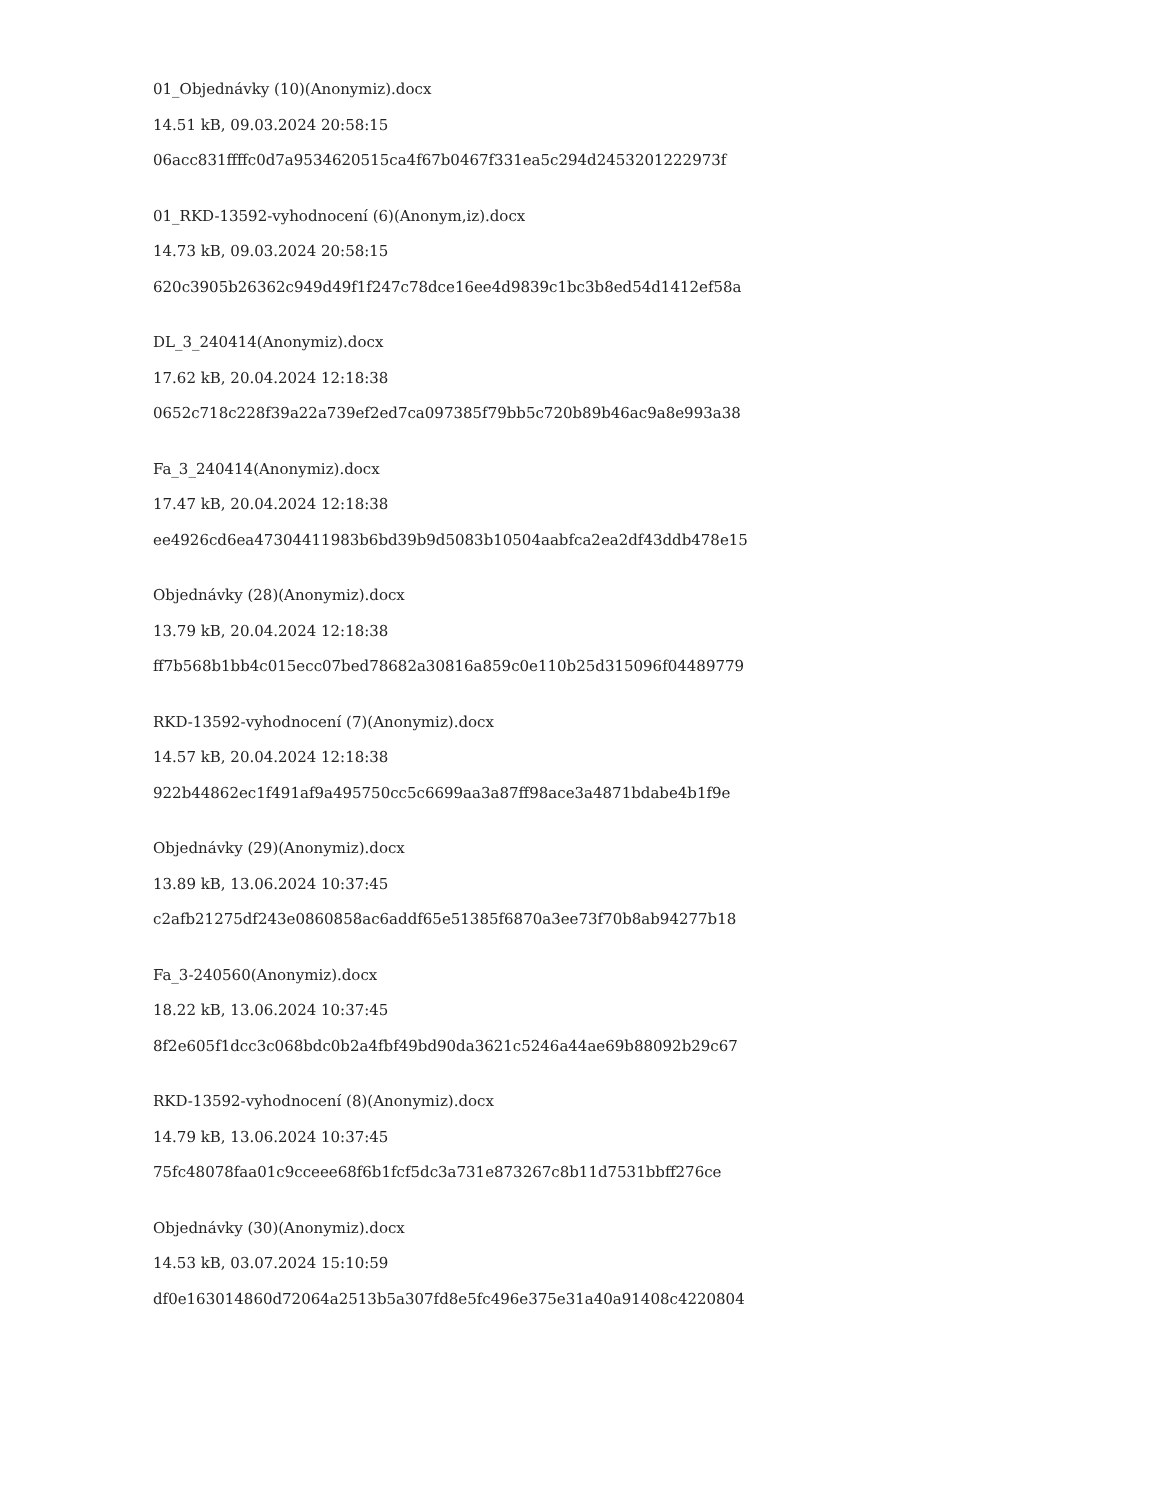01_Objednávky (10)(Anonymiz).docx
14.51 kB, 09.03.2024 20:58:15
06acc831ffffc0d7a9534620515ca4f67b0467f331ea5c294d2453201222973f
01_RKD-13592-vyhodnocení (6)(Anonym,iz).docx
14.73 kB, 09.03.2024 20:58:15
620c3905b26362c949d49f1f247c78dce16ee4d9839c1bc3b8ed54d1412ef58a
DL_3_240414(Anonymiz).docx
17.62 kB, 20.04.2024 12:18:38
0652c718c228f39a22a739ef2ed7ca097385f79bb5c720b89b46ac9a8e993a38
Fa_3_240414(Anonymiz).docx
17.47 kB, 20.04.2024 12:18:38
ee4926cd6ea47304411983b6bd39b9d5083b10504aabfca2ea2df43ddb478e15
Objednávky (28)(Anonymiz).docx
13.79 kB, 20.04.2024 12:18:38
ff7b568b1bb4c015ecc07bed78682a30816a859c0e110b25d315096f04489779
RKD-13592-vyhodnocení (7)(Anonymiz).docx
14.57 kB, 20.04.2024 12:18:38
922b44862ec1f491af9a495750cc5c6699aa3a87ff98ace3a4871bdabe4b1f9e
Objednávky (29)(Anonymiz).docx
13.89 kB, 13.06.2024 10:37:45
c2afb21275df243e0860858ac6addf65e51385f6870a3ee73f70b8ab94277b18
Fa_3-240560(Anonymiz).docx
18.22 kB, 13.06.2024 10:37:45
8f2e605f1dcc3c068bdc0b2a4fbf49bd90da3621c5246a44ae69b88092b29c67
RKD-13592-vyhodnocení (8)(Anonymiz).docx
14.79 kB, 13.06.2024 10:37:45
75fc48078faa01c9cceee68f6b1fcf5dc3a731e873267c8b11d7531bbff276ce
Objednávky (30)(Anonymiz).docx
14.53 kB, 03.07.2024 15:10:59
df0e163014860d72064a2513b5a307fd8e5fc496e375e31a40a91408c4220804